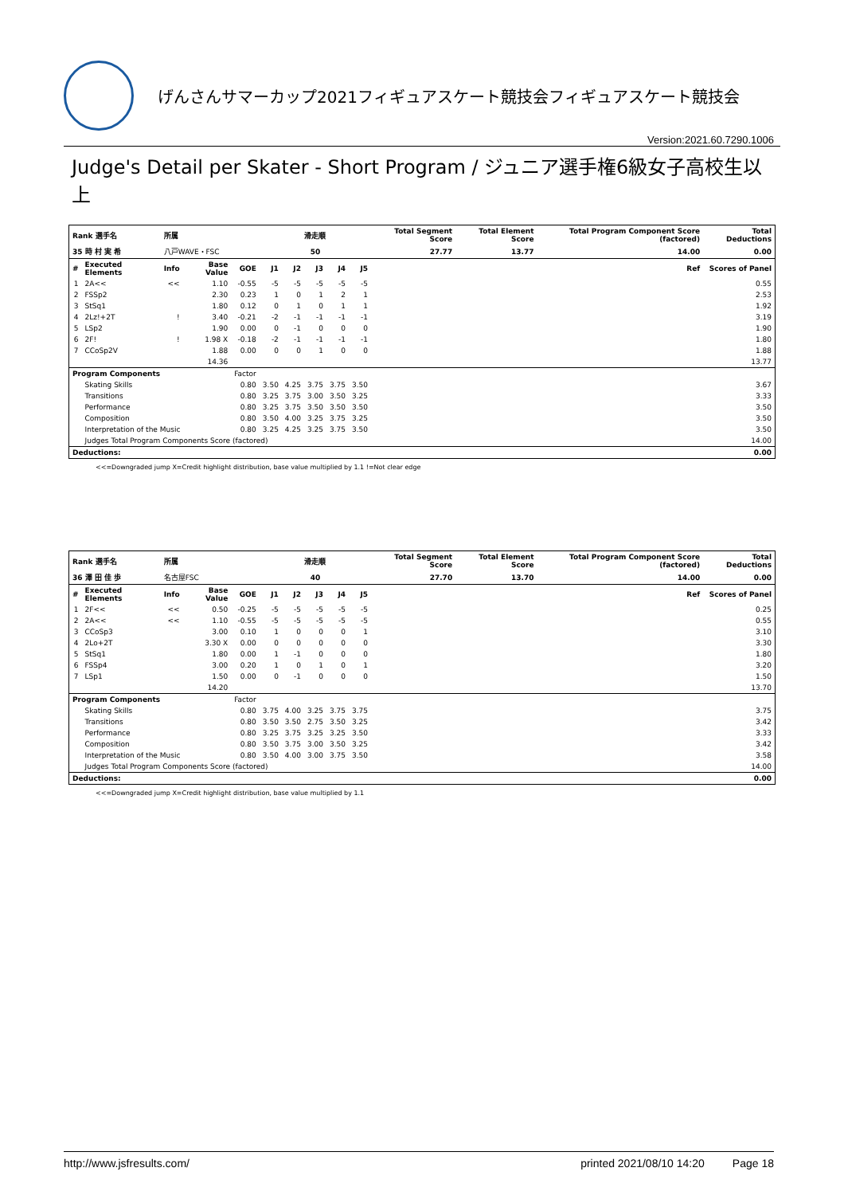げんさんサマーカップ2021フィギュアスケート競技会フィギュアスケート競技会
Version:2021.60.7290.1006
Judge's Detail per Skater - Short Program / ジュニア選手権6級女子高校生以上
| Rank 選手名 | | 所属 | | | 滑走順 | | | | | Total Segment Score | Total Element Score | Total Program Component Score (factored) | Total Deductions |
| --- | --- | --- | --- | --- | --- | --- | --- | --- | --- | --- | --- | --- | --- |
| 35 時 村 実 希 | | 八戸WAVE・FSC | | | 50 | | | | | 27.77 | 13.77 | 14.00 | 0.00 |
| # | Executed Elements | Info | Base Value | GOE | J1 | J2 | J3 | J4 | J5 | | | Ref | Scores of Panel |
| 1 | 2A<< | << | 1.10 | -0.55 | -5 | -5 | -5 | -5 | -5 | | | | 0.55 |
| 2 | FSSp2 | | 2.30 | 0.23 | 1 | 0 | 1 | 2 | 1 | | | | 2.53 |
| 3 | StSq1 | | 1.80 | 0.12 | 0 | 1 | 0 | 1 | 1 | | | | 1.92 |
| 4 | 2Lz!+2T | ! | 3.40 | -0.21 | -2 | -1 | -1 | -1 | -1 | | | | 3.19 |
| 5 | LSp2 | | 1.90 | 0.00 | 0 | -1 | 0 | 0 | 0 | | | | 1.90 |
| 6 | 2F! | ! | 1.98 X | -0.18 | -2 | -1 | -1 | -1 | -1 | | | | 1.80 |
| 7 | CCoSp2V | | 1.88 | 0.00 | 0 | 0 | 1 | 0 | 0 | | | | 1.88 |
| | | | 14.36 | | | | | | | | | | 13.77 |
| Program Components | | | | Factor | | | | | | | | | |
| | Skating Skills | | | 0.80 | 3.50 | 4.25 | 3.75 | 3.75 | 3.50 | | | | 3.67 |
| | Transitions | | | 0.80 | 3.25 | 3.75 | 3.00 | 3.50 | 3.25 | | | | 3.33 |
| | Performance | | | 0.80 | 3.25 | 3.75 | 3.50 | 3.50 | 3.50 | | | | 3.50 |
| | Composition | | | 0.80 | 3.50 | 4.00 | 3.25 | 3.75 | 3.25 | | | | 3.50 |
| | Interpretation of the Music | | | 0.80 | 3.25 | 4.25 | 3.25 | 3.75 | 3.50 | | | | 3.50 |
| | Judges Total Program Components Score (factored) | | | | | | | | | | | | 14.00 |
| Deductions: | | | | | | | | | | | | | 0.00 |
<<=Downgraded jump X=Credit highlight distribution, base value multiplied by 1.1 !=Not clear edge
| Rank 選手名 | | 所属 | | | 滑走順 | | | | | Total Segment Score | Total Element Score | Total Program Component Score (factored) | Total Deductions |
| --- | --- | --- | --- | --- | --- | --- | --- | --- | --- | --- | --- | --- | --- |
| 36 澤 田 佳 歩 | | 名古屋FSC | | | 40 | | | | | 27.70 | 13.70 | 14.00 | 0.00 |
| # | Executed Elements | Info | Base Value | GOE | J1 | J2 | J3 | J4 | J5 | | | Ref | Scores of Panel |
| 1 | 2F<< | << | 0.50 | -0.25 | -5 | -5 | -5 | -5 | -5 | | | | 0.25 |
| 2 | 2A<< | << | 1.10 | -0.55 | -5 | -5 | -5 | -5 | -5 | | | | 0.55 |
| 3 | CCoSp3 | | 3.00 | 0.10 | 1 | 0 | 0 | 0 | 1 | | | | 3.10 |
| 4 | 2Lo+2T | | 3.30 X | 0.00 | 0 | 0 | 0 | 0 | 0 | | | | 3.30 |
| 5 | StSq1 | | 1.80 | 0.00 | 1 | -1 | 0 | 0 | 0 | | | | 1.80 |
| 6 | FSSp4 | | 3.00 | 0.20 | 1 | 0 | 1 | 0 | 1 | | | | 3.20 |
| 7 | LSp1 | | 1.50 | 0.00 | 0 | -1 | 0 | 0 | 0 | | | | 1.50 |
| | | | 14.20 | | | | | | | | | | 13.70 |
| Program Components | | | | Factor | | | | | | | | | |
| | Skating Skills | | | 0.80 | 3.75 | 4.00 | 3.25 | 3.75 | 3.75 | | | | 3.75 |
| | Transitions | | | 0.80 | 3.50 | 3.50 | 2.75 | 3.50 | 3.25 | | | | 3.42 |
| | Performance | | | 0.80 | 3.25 | 3.75 | 3.25 | 3.25 | 3.50 | | | | 3.33 |
| | Composition | | | 0.80 | 3.50 | 3.75 | 3.00 | 3.50 | 3.25 | | | | 3.42 |
| | Interpretation of the Music | | | 0.80 | 3.50 | 4.00 | 3.00 | 3.75 | 3.50 | | | | 3.58 |
| | Judges Total Program Components Score (factored) | | | | | | | | | | | | 14.00 |
| Deductions: | | | | | | | | | | | | | 0.00 |
<<=Downgraded jump X=Credit highlight distribution, base value multiplied by 1.1
http://www.jsfresults.com/ printed 2021/08/10 14:20 Page 18